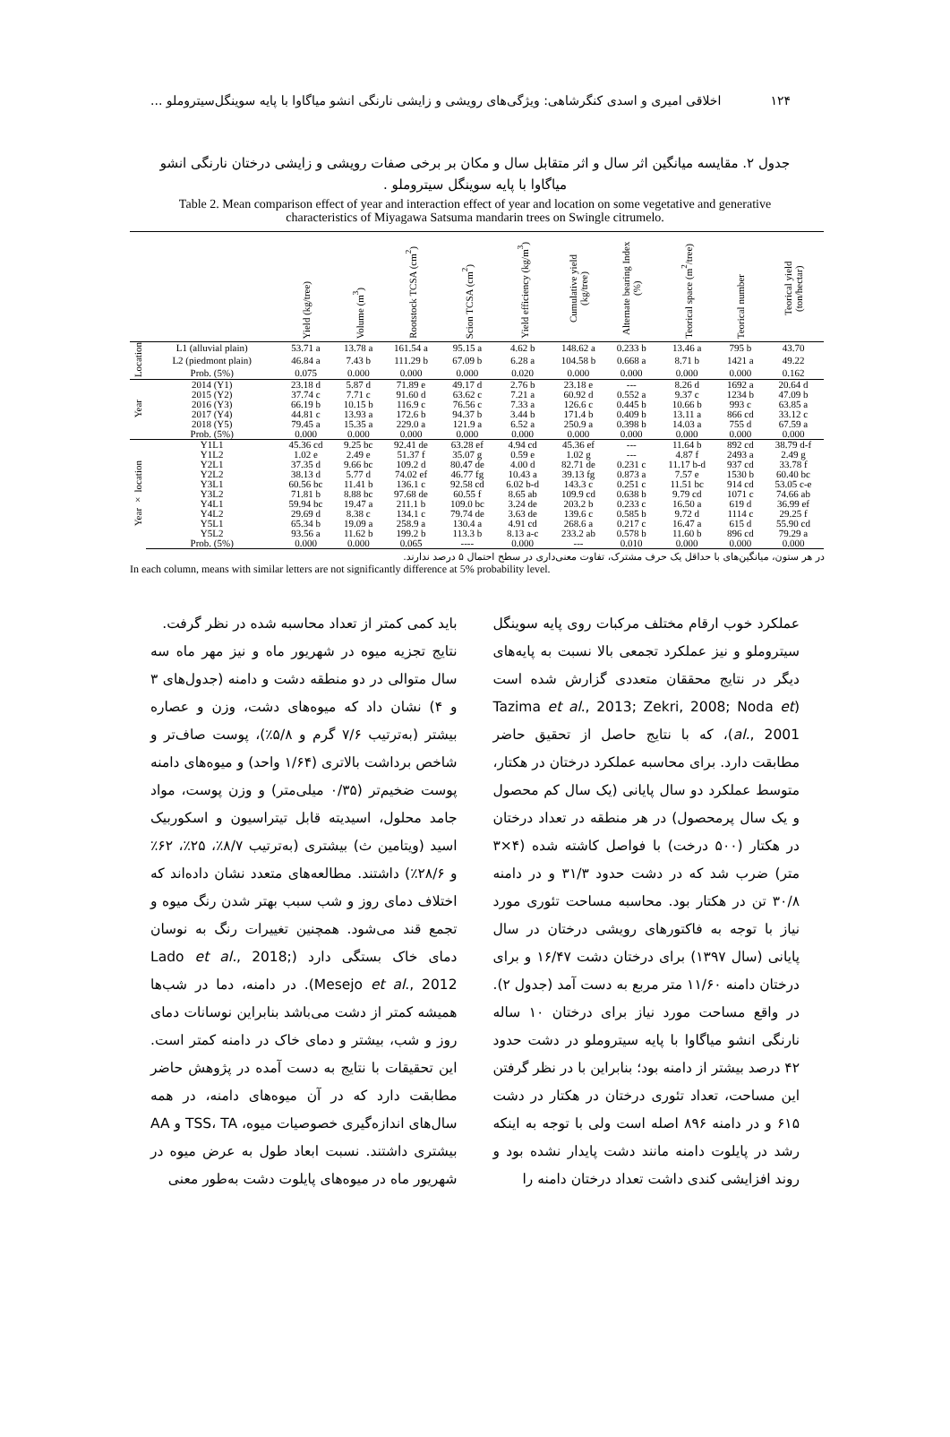۱۲۴ اخلاقی امیری و اسدی کنگرشاهی: ویژگی‌های رویشی و زایشی نارنگی انشو میاگاوا با پایه سوینگل‌سیتروملو ...
جدول ۲. مقایسه میانگین اثر سال و اثر متقابل سال و مکان بر برخی صفات رویشی و زایشی درختان نارنگی انشو میاگاوا با پایه سوینگل سیتروملو .
Table 2. Mean comparison effect of year and interaction effect of year and location on some vegetative and generative characteristics of Miyagawa Satsuma mandarin trees on Swingle citrumelo.
| | | Yield (kg/tree) | Volume (m<sup>3</sup>) | Rootstock TCSA (cm<sup>2</sup>) | Scion TCSA (cm<sup>2</sup>) | Yield efficiency (kg/m<sup>3</sup>) | Cumulative yield (kg/tree) | Alternate bearing Index (%) | Teorical space (m<sup>2</sup>/tree) | Teorical number | Teorical yield (ton/hectar) |
| --- | --- | --- | --- | --- | --- | --- | --- | --- | --- | --- | --- |
| Location | L1 (alluvial plain) | 53.71 a | 13.78 a | 161.54 a | 95.15 a | 4.62 b | 148.62 a | 0.233 b | 13.46 a | 795 b | 43.70 |
| | L2 (piedmont plain) | 46.84 a | 7.43 b | 111.29 b | 67.09 b | 6.28 a | 104.58 b | 0.668 a | 8.71 b | 1421 a | 49.22 |
| | Prob. (5%) | 0.075 | 0.000 | 0.000 | 0.000 | 0.020 | 0.000 | 0.000 | 0.000 | 0.000 | 0.162 |
| Year | 2014 (Y1) | 23.18 d | 5.87 d | 71.89 e | 49.17 d | 2.76 b | 23.18 e | --- | 8.26 d | 1692 a | 20.64 d |
| | 2015 (Y2) | 37.74 c | 7.71 c | 91.60 d | 63.62 c | 7.21 a | 60.92 d | 0.552 a | 9.37 c | 1234 b | 47.09 b |
| | 2016 (Y3) | 66.19 b | 10.15 b | 116.9 c | 76.56 c | 7.33 a | 126.6 c | 0.445 b | 10.66 b | 993 c | 63.85 a |
| | 2017 (Y4) | 44.81 c | 13.93 a | 172.6 b | 94.37 b | 3.44 b | 171.4 b | 0.409 b | 13.11 a | 866 cd | 33.12 c |
| | 2018 (Y5) | 79.45 a | 15.35 a | 229.0 a | 121.9 a | 6.52 a | 250.9 a | 0.398 b | 14.03 a | 755 d | 67.59 a |
| | Prob. (5%) | 0.000 | 0.000 | 0.000 | 0.000 | 0.000 | 0.000 | 0.000 | 0.000 | 0.000 | 0.000 |
| Year × location | Y1L1 | 45.36 cd | 9.25 bc | 92.41 de | 63.28 ef | 4.94 cd | 45.36 ef | --- | 11.64 b | 892 cd | 38.79 d-f |
| | Y1L2 | 1.02 e | 2.49 e | 51.37 f | 35.07 g | 0.59 e | 1.02 g | --- | 4.87 f | 2493 a | 2.49 g |
| | Y2L1 | 37.35 d | 9.66 bc | 109.2 d | 80.47 de | 4.00 d | 82.71 de | 0.231 c | 11.17 b-d | 937 cd | 33.78 f |
| | Y2L2 | 38.13 d | 5.77 d | 74.02 ef | 46.77 fg | 10.43 a | 39.13 fg | 0.873 a | 7.57 e | 1530 b | 60.40 bc |
| | Y3L1 | 60.56 bc | 11.41 b | 136.1 c | 92.58 cd | 6.02 b-d | 143.3 c | 0.251 c | 11.51 bc | 914 cd | 53.05 c-e |
| | Y3L2 | 71.81 b | 8.88 bc | 97.68 de | 60.55 f | 8.65 ab | 109.9 cd | 0.638 b | 9.79 cd | 1071 c | 74.66 ab |
| | Y4L1 | 59.94 bc | 19.47 a | 211.1 b | 109.0 bc | 3.24 de | 203.2 b | 0.233 c | 16.50 a | 619 d | 36.99 ef |
| | Y4L2 | 29.69 d | 8.38 c | 134.1 c | 79.74 de | 3.63 de | 139.6 c | 0.585 b | 9.72 d | 1114 c | 29.25 f |
| | Y5L1 | 65.34 b | 19.09 a | 258.9 a | 130.4 a | 4.91 cd | 268.6 a | 0.217 c | 16.47 a | 615 d | 55.90 cd |
| | Y5L2 | 93.56 a | 11.62 b | 199.2 b | 113.3 b | 8.13 a-c | 233.2 ab | 0.578 b | 11.60 b | 896 cd | 79.29 a |
| | Prob. (5%) | 0.000 | 0.000 | 0.065 | ---- | 0.000 | --- | 0.010 | 0.000 | 0.000 | 0.000 |
در هر ستون، میانگین‌های با حداقل یک حرف مشترک، تفاوت معنی‌داری در سطح احتمال ۵ درصد ندارند.
In each column, means with similar letters are not significantly difference at 5% probability level.
عملکرد خوب ارقام مختلف مرکبات روی پایه سوینگل سیتروملو و نیز عملکرد تجمعی بالا نسبت به پایه‌های دیگر در نتایج محققان متعددی گزارش شده است (Tazima et al., 2013; Zekri, 2008; Noda et al., 2001)، که با نتایج حاصل از تحقیق حاضر مطابقت دارد. برای محاسبه عملکرد درختان در هکتار، متوسط عملکرد دو سال پایانی (یک سال کم محصول و یک سال پرمحصول) در هر منطقه در تعداد درختان در هکتار (۵۰۰ درخت) با فواصل کاشته شده (۴×۳ متر) ضرب شد که در دشت حدود ۳۱/۳ و در دامنه ۳۰/۸ تن در هکتار بود. محاسبه مساحت تئوری مورد نیاز با توجه به فاکتورهای رویشی درختان در سال پایانی (سال ۱۳۹۷) برای درختان دشت ۱۶/۴۷ و برای درختان دامنه ۱۱/۶۰ متر مربع به دست آمد (جدول ۲). در واقع مساحت مورد نیاز برای درختان ۱۰ ساله نارنگی انشو میاگاوا با پایه سیتروملو در دشت حدود ۴۲ درصد بیشتر از دامنه بود؛ بنابراین با در نظر گرفتن این مساحت، تعداد تئوری درختان در هکتار در دشت ۶۱۵ و در دامنه ۸۹۶ اصله است ولی با توجه به اینکه رشد در پایلوت دامنه مانند دشت پایدار نشده بود و روند افزایشی کندی داشت تعداد درختان دامنه را
باید کمی کمتر از تعداد محاسبه شده در نظر گرفت.
نتایج تجزیه میوه در شهریور ماه و نیز مهر ماه سه سال متوالی در دو منطقه دشت و دامنه (جدول‌های ۳ و ۴) نشان داد که میوه‌های دشت، وزن و عصاره بیشتر (به‌ترتیب ۷/۶ گرم و ۵/۸٪)، پوست صاف‌تر و شاخص برداشت بالاتری (۱/۶۴ واحد) و میوه‌های دامنه پوست ضخیم‌تر (۰/۳۵ میلی‌متر) و وزن پوست، مواد جامد محلول، اسیدیته قابل تیتراسیون و اسکوربیک اسید (ویتامین ث) بیشتری (به‌ترتیب ۸/۷٪، ۲۵٪، ۶۲٪ و ۲۸/۶٪) داشتند. مطالعه‌های متعدد نشان داده‌اند که اختلاف دمای روز و شب سبب بهتر شدن رنگ میوه و تجمع قند می‌شود. همچنین تغییرات رنگ به نوسان دمای خاک بستگی دارد (Lado et al., 2018; Mesejo et al., 2012). در دامنه، دما در شب‌ها همیشه کمتر از دشت می‌باشد بنابراین نوسانات دمای روز و شب، بیشتر و دمای خاک در دامنه کمتر است. این تحقیقات با نتایج به دست آمده در پژوهش حاضر مطابقت دارد که در آن میوه‌های دامنه، در همه سال‌های اندازه‌گیری خصوصیات میوه، TSS، TA و AA بیشتری داشتند. نسبت ابعاد طول به عرض میوه در شهریور ماه در میوه‌های پایلوت دشت به‌طور معنی